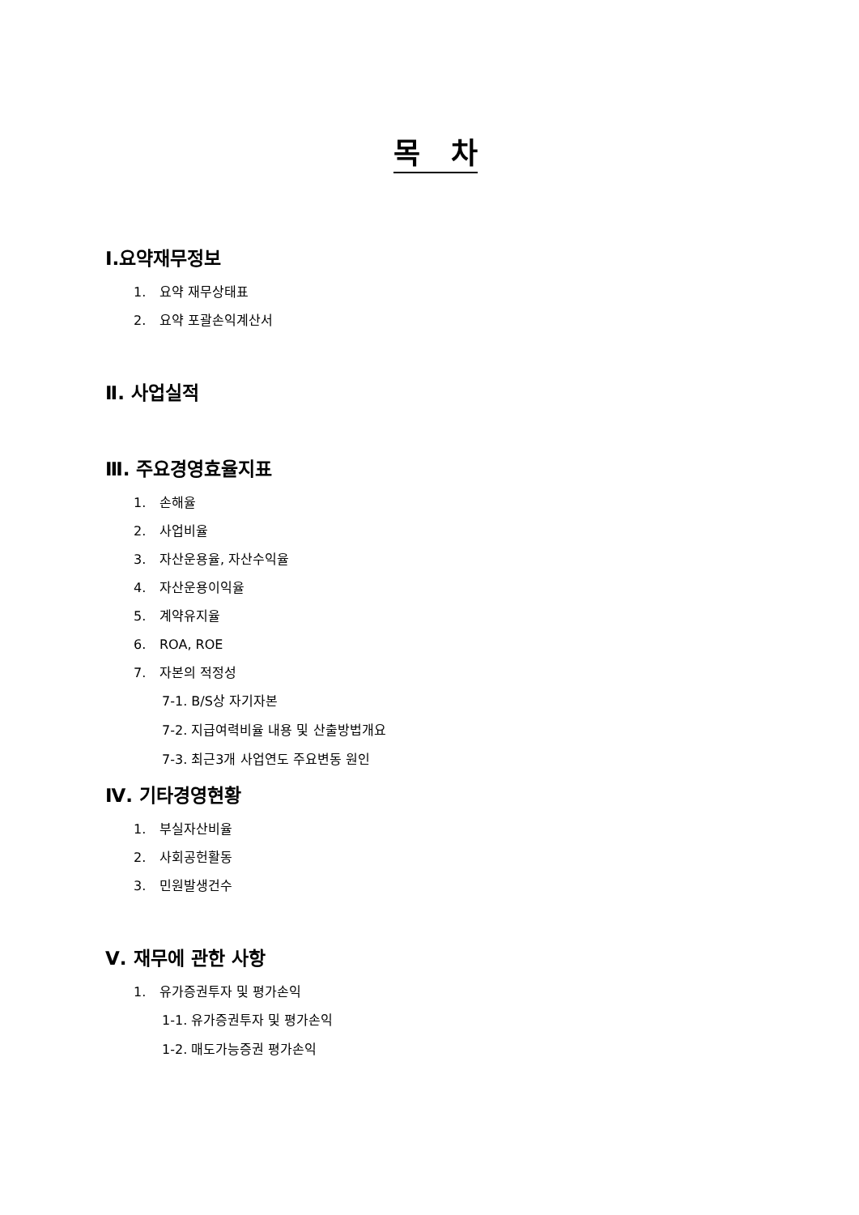목 차
Ⅰ.요약재무정보
1. 요약 재무상태표
2. 요약 포괄손익계산서
Ⅱ. 사업실적
Ⅲ. 주요경영효율지표
1. 손해율
2. 사업비율
3. 자산운용율, 자산수익율
4. 자산운용이익율
5. 계약유지율
6. ROA, ROE
7. 자본의 적정성
7-1. B/S상 자기자본
7-2. 지급여력비율 내용 및 산출방법개요
7-3. 최근3개 사업연도 주요변동 원인
Ⅳ. 기타경영현황
1. 부실자산비율
2. 사회공헌활동
3. 민원발생건수
Ⅴ. 재무에 관한 사항
1. 유가증권투자 및 평가손익
1-1. 유가증권투자 및 평가손익
1-2. 매도가능증권 평가손익